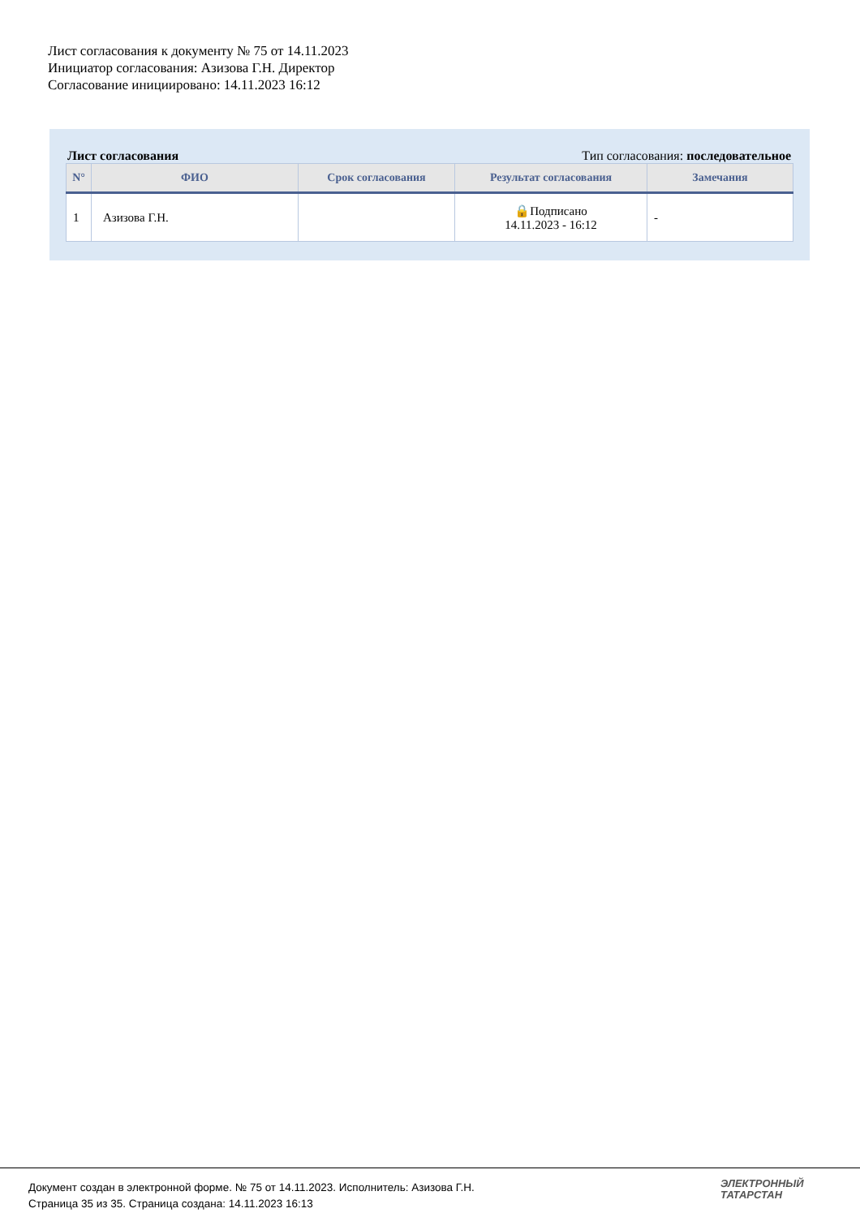Лист согласования к документу № 75 от 14.11.2023
Инициатор согласования: Азизова Г.Н. Директор
Согласование инициировано: 14.11.2023 16:12
Лист согласования Тип согласования: последовательное
| N° | ФИО | Срок согласования | Результат согласования | Замечания |
| --- | --- | --- | --- | --- |
| 1 | Азизова Г.Н. | | 🔒Подписано 14.11.2023 - 16:12 | - |
Документ создан в электронной форме. № 75 от 14.11.2023. Исполнитель: Азизова Г.Н.
Страница 35 из 35. Страница создана: 14.11.2023 16:13
ЭЛЕКТРОННЫЙ
ТАТАРСТАН